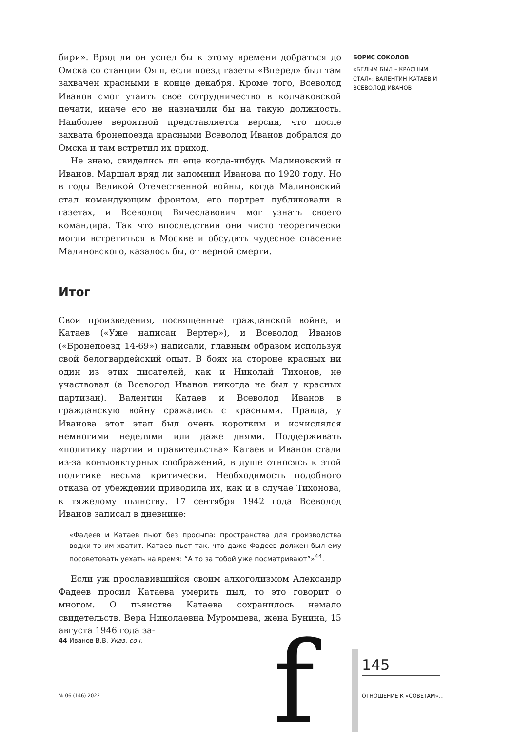бири». Вряд ли он успел бы к этому времени добраться до Омска со станции Ояш, если поезд газеты «Вперед» был там захвачен красными в конце декабря. Кроме того, Всеволод Иванов смог утаить свое сотрудничество в колчаковской печати, иначе его не назначили бы на такую должность. Наиболее вероятной представляется версия, что после захвата бронепоезда красными Всеволод Иванов добрался до Омска и там встретил их приход.
Не знаю, свиделись ли еще когда-нибудь Малиновский и Иванов. Маршал вряд ли запомнил Иванова по 1920 году. Но в годы Великой Отечественной войны, когда Малиновский стал командующим фронтом, его портрет публиковали в газетах, и Всеволод Вячеславович мог узнать своего командира. Так что впоследствии они чисто теоретически могли встретиться в Москве и обсудить чудесное спасение Малиновского, казалось бы, от верной смерти.
Итог
Свои произведения, посвященные гражданской войне, и Катаев («Уже написан Вертер»), и Всеволод Иванов («Бронепоезд 14-69») написали, главным образом используя свой белогвардейский опыт. В боях на стороне красных ни один из этих писателей, как и Николай Тихонов, не участвовал (а Всеволод Иванов никогда не был у красных партизан). Валентин Катаев и Всеволод Иванов в гражданскую войну сражались с красными. Правда, у Иванова этот этап был очень коротким и исчислялся немногими неделями или даже днями. Поддерживать «политику партии и правительства» Катаев и Иванов стали из-за конъюнктурных соображений, в душе относясь к этой политике весьма критически. Необходимость подобного отказа от убеждений приводила их, как и в случае Тихонова, к тяжелому пьянству. 17 сентября 1942 года Всеволод Иванов записал в дневнике:
«Фадеев и Катаев пьют без просыпа: пространства для производства водки-то им хватит. Катаев пьет так, что даже Фадеев должен был ему посоветовать уехать на время: “А то за тобой уже посматривают”»<sup>44</sup>.
Если уж прославившийся своим алкоголизмом Александр Фадеев просил Катаева умерить пыл, то это говорит о многом. О пьянстве Катаева сохранилось немало свидетельств. Вера Николаевна Муромцева, жена Бунина, 15 августа 1946 года за-
БОРИС СОКОЛОВ
«БЕЛЫМ БЫЛ – КРАСНЫМ СТАЛ»: ВАЛЕНТИН КАТАЕВ И ВСЕВОЛОД ИВАНОВ
44 Иванов В.В. Указ. соч.
№ 06 (146) 2022 f 145
ОТНОШЕНИЕ К «СОВЕТАМ»…